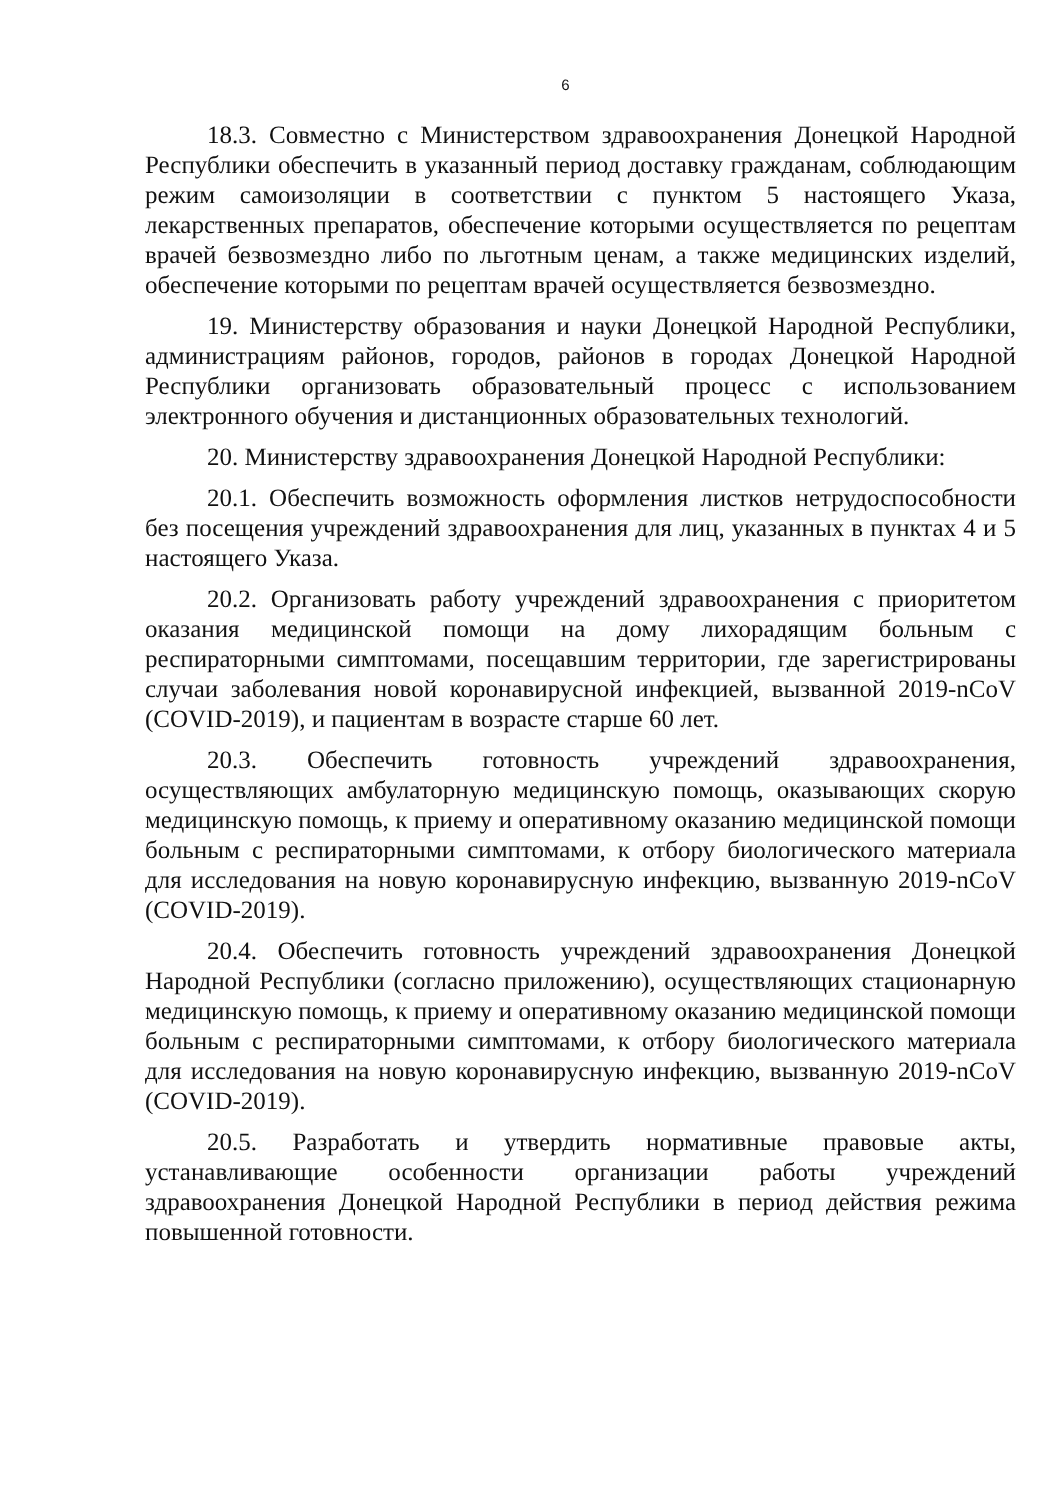6
18.3. Совместно с Министерством здравоохранения Донецкой Народной Республики обеспечить в указанный период доставку гражданам, соблюдающим режим самоизоляции в соответствии с пунктом 5 настоящего Указа, лекарственных препаратов, обеспечение которыми осуществляется по рецептам врачей безвозмездно либо по льготным ценам, а также медицинских изделий, обеспечение которыми по рецептам врачей осуществляется безвозмездно.
19. Министерству образования и науки Донецкой Народной Республики, администрациям районов, городов, районов в городах Донецкой Народной Республики организовать образовательный процесс с использованием электронного обучения и дистанционных образовательных технологий.
20. Министерству здравоохранения Донецкой Народной Республики:
20.1. Обеспечить возможность оформления листков нетрудоспособности без посещения учреждений здравоохранения для лиц, указанных в пунктах 4 и 5 настоящего Указа.
20.2. Организовать работу учреждений здравоохранения с приоритетом оказания медицинской помощи на дому лихорадящим больным с респираторными симптомами, посещавшим территории, где зарегистрированы случаи заболевания новой коронавирусной инфекцией, вызванной 2019-nCoV (COVID-2019), и пациентам в возрасте старше 60 лет.
20.3. Обеспечить готовность учреждений здравоохранения, осуществляющих амбулаторную медицинскую помощь, оказывающих скорую медицинскую помощь, к приему и оперативному оказанию медицинской помощи больным с респираторными симптомами, к отбору биологического материала для исследования на новую коронавирусную инфекцию, вызванную 2019-nCoV (COVID-2019).
20.4. Обеспечить готовность учреждений здравоохранения Донецкой Народной Республики (согласно приложению), осуществляющих стационарную медицинскую помощь, к приему и оперативному оказанию медицинской помощи больным с респираторными симптомами, к отбору биологического материала для исследования на новую коронавирусную инфекцию, вызванную 2019-nCoV (COVID-2019).
20.5. Разработать и утвердить нормативные правовые акты, устанавливающие особенности организации работы учреждений здравоохранения Донецкой Народной Республики в период действия режима повышенной готовности.